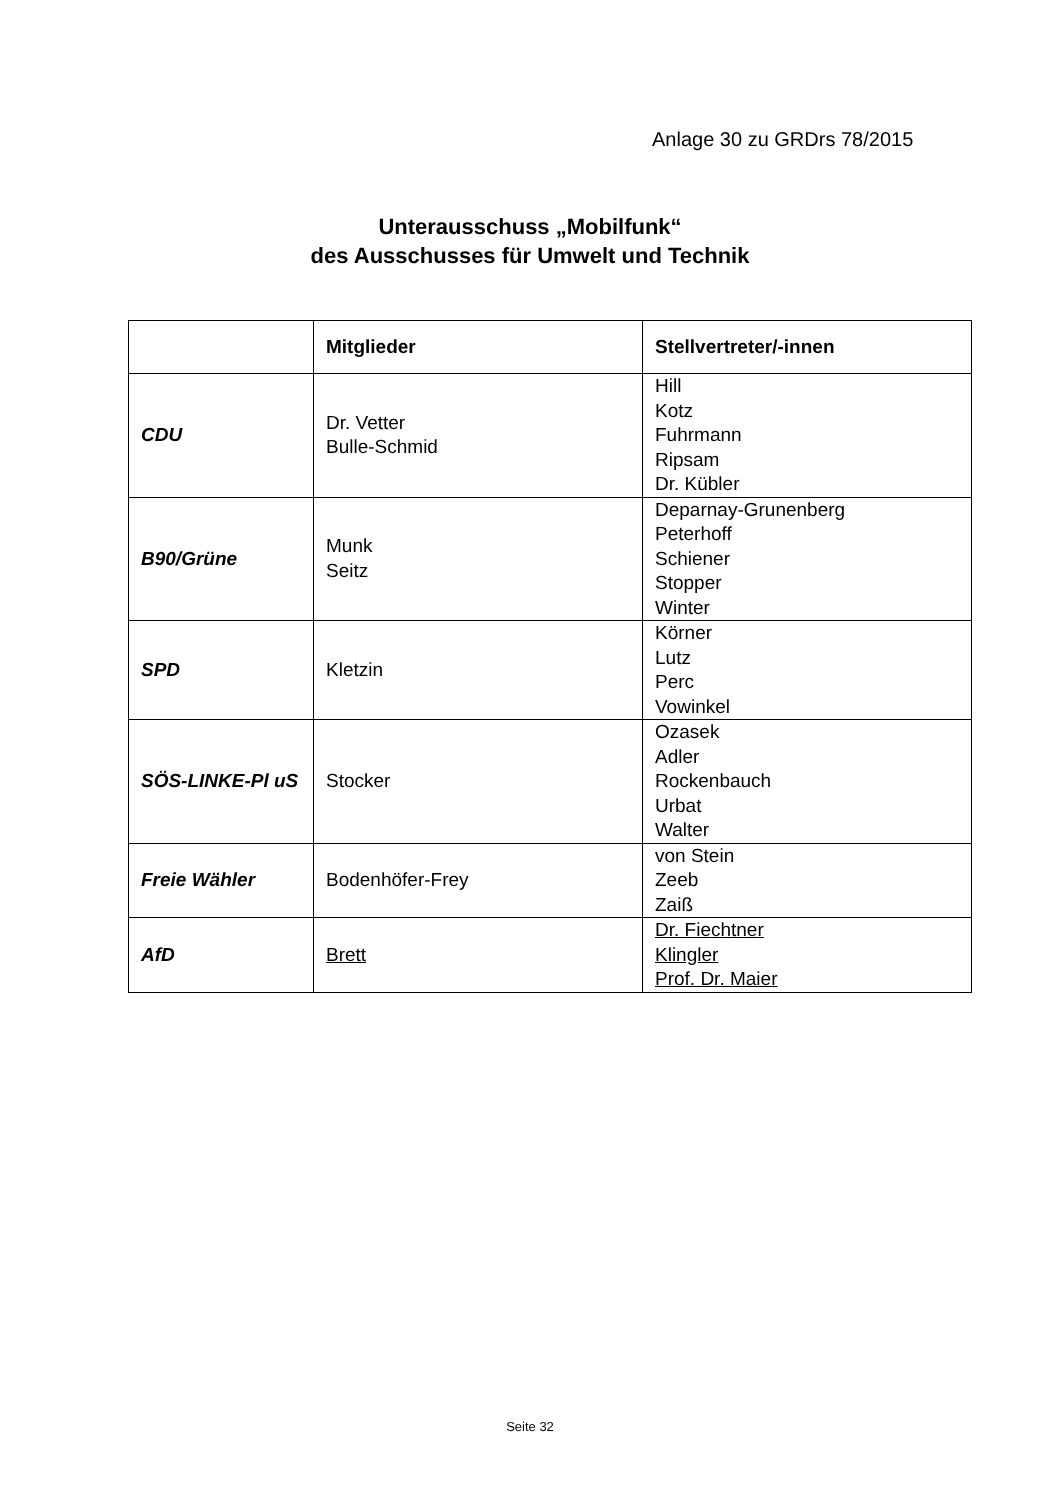Anlage 30 zu GRDrs 78/2015
Unterausschuss „Mobilfunk“
des Ausschusses für Umwelt und Technik
| | Mitglieder | Stellvertreter/-innen |
| --- | --- | --- |
| CDU | Dr. Vetter Bulle-Schmid | Hill Kotz Fuhrmann Ripsam Dr. Kübler |
| B90/Grüne | Munk Seitz | Deparnay-Grunenberg Peterhoff Schiener Stopper Winter |
| SPD | Kletzin | Körner Lutz Perc Vowinkel |
| SÖS-LINKE-Pl uS | Stocker | Ozasek Adler Rockenbauch Urbat Walter |
| Freie Wähler | Bodenhöfer-Frey | von Stein Zeeb Zaiß |
| AfD | Brett | Dr. Fiechtner Klingler Prof. Dr. Maier |
Seite 32